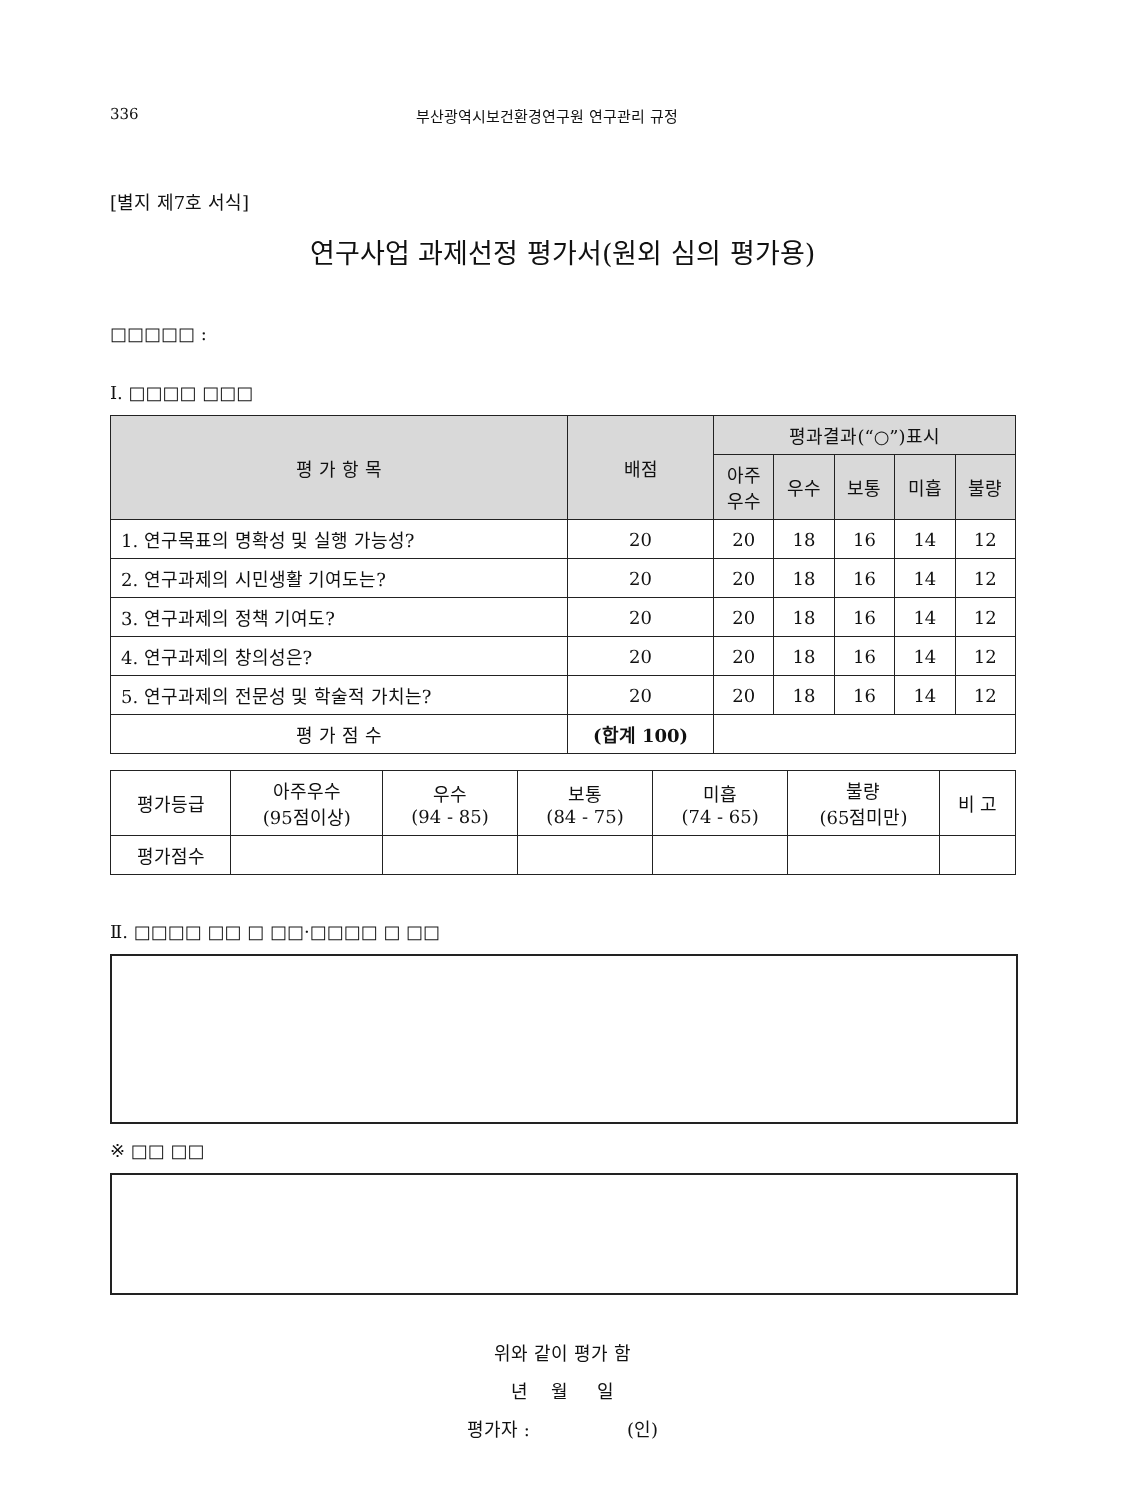336 부산광역시보건환경연구원 연구관리 규정
[별지 제7호 서식]
연구사업 과제선정 평가서(원외 심의 평가용)
□□□□□ :
Ⅰ. □□□□ □□□
| 평 가 항 목 | 배점 | 평과결과(“○”)표시 | | | | |
| --- | --- | --- | --- | --- | --- | --- |
| | | 아주 우수 | 우수 | 보통 | 미흡 | 불량 |
| 1. 연구목표의 명확성 및 실행 가능성? | 20 | 20 | 18 | 16 | 14 | 12 |
| 2. 연구과제의 시민생활 기여도는? | 20 | 20 | 18 | 16 | 14 | 12 |
| 3. 연구과제의 정책 기여도? | 20 | 20 | 18 | 16 | 14 | 12 |
| 4. 연구과제의 창의성은? | 20 | 20 | 18 | 16 | 14 | 12 |
| 5. 연구과제의 전문성 및 학술적 가치는? | 20 | 20 | 18 | 16 | 14 | 12 |
| 평 가 점 수 | (합계 100) | | | | | |
| 평가등급 | 아주우수 (95점이상) | 우수 (94 - 85) | 보통 (84 - 75) | 미흡 (74 - 65) | 불량 (65점미만) | 비 고 |
| 평가점수 | | | | | | |
Ⅱ. □□□□ □□ □ □□·□□□□ □ □□
※ □□ □□
위와 같이 평가 함
년 월 일
평가자 : (인)